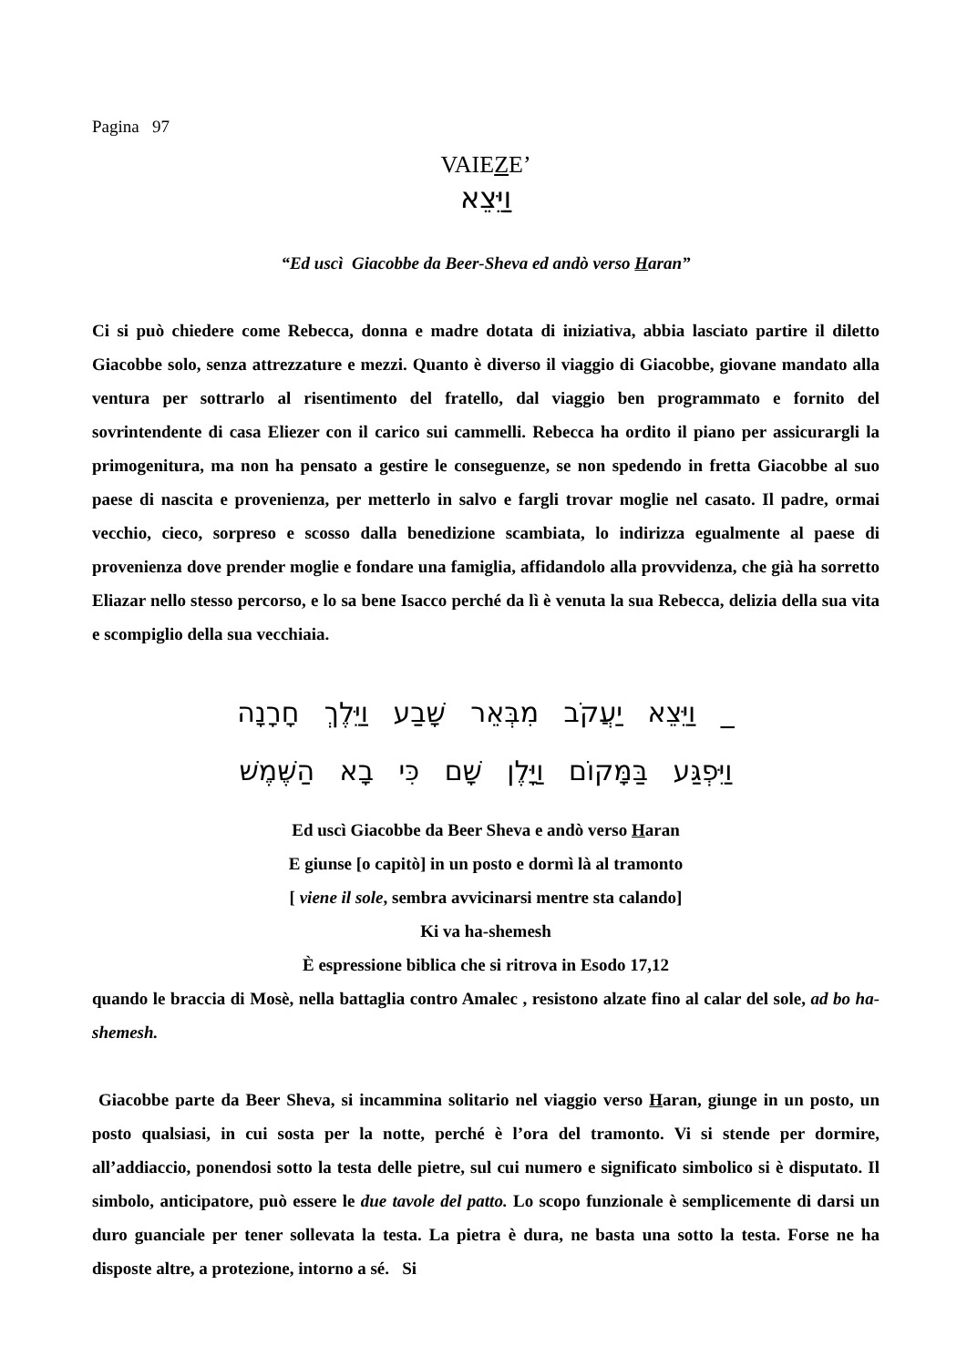Pagina 97
VAIEZE’
וַיֵּצֵא
“Ed uscì Giacobbe da Beer-Sheva ed andò verso Haran”
Ci si può chiedere come Rebecca, donna e madre dotata di iniziativa, abbia lasciato partire il diletto Giacobbe solo, senza attrezzature e mezzi. Quanto è diverso il viaggio di Giacobbe, giovane mandato alla ventura per sottrarlo al risentimento del fratello, dal viaggio ben programmato e fornito del sovrintendente di casa Eliezer con il carico sui cammelli. Rebecca ha ordito il piano per assicurargli la primogenitura, ma non ha pensato a gestire le conseguenze, se non spedendo in fretta Giacobbe al suo paese di nascita e provenienza, per metterlo in salvo e fargli trovar moglie nel casato. Il padre, ormai vecchio, cieco, sorpreso e scosso dalla benedizione scambiata, lo indirizza egualmente al paese di provenienza dove prender moglie e fondare una famiglia, affidandolo alla provvidenza, che già ha sorretto Eliazar nello stesso percorso, e lo sa bene Isacco perché da lì è venuta la sua Rebecca, delizia della sua vita e scompiglio della sua vecchiaia.
_ וַיֵּצֵא יַעֲקֹב מִבְּאֵר שָׁבַע וַיֵּלֶךְ חָרָנָה
וַיִּפְגַּע בַּמָּקוֹם וַיָּלֶן שָׁם כִּי בָא הַשֶּׁמֶשׁ
Ed uscì Giacobbe da Beer Sheva e andò verso Haran
E giunse [o capitò] in un posto e dormì là al tramonto
[ viene il sole, sembra avvicinarsi mentre sta calando]
Ki va ha-shemesh
È espressione biblica che si ritrova in Esodo 17,12
quando le braccia di Mosè, nella battaglia contro Amalec , resistono alzate fino al calar del sole, ad bo ha-shemesh.
Giacobbe parte da Beer Sheva, si incammina solitario nel viaggio verso Haran, giunge in un posto, un posto qualsiasi, in cui sosta per la notte, perché è l’ora del tramonto. Vi si stende per dormire, all’addiaccio, ponendosi sotto la testa delle pietre, sul cui numero e significato simbolico si è disputato. Il simbolo, anticipatore, può essere le due tavole del patto. Lo scopo funzionale è semplicemente di darsi un duro guanciale per tener sollevata la testa. La pietra è dura, ne basta una sotto la testa. Forse ne ha disposte altre, a protezione, intorno a sé. Si